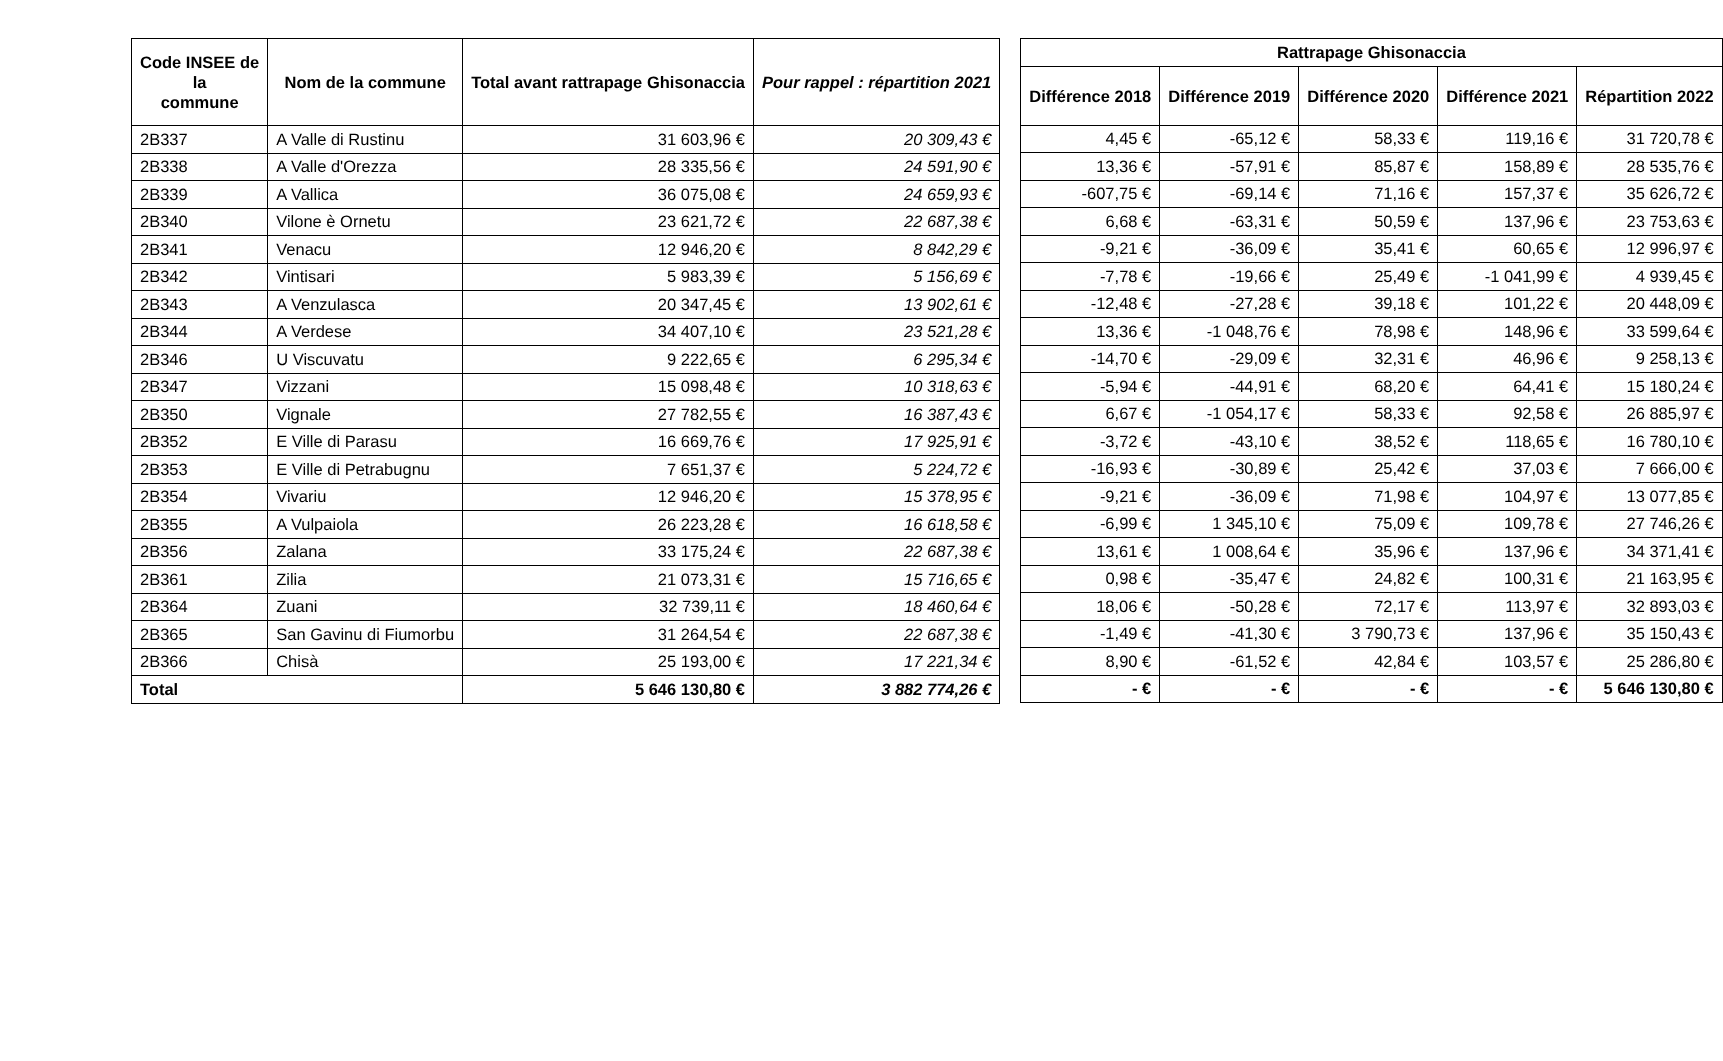| Code INSEE de la commune | Nom de la commune | Total avant rattrapage Ghisonaccia | Pour rappel : répartition 2021 |
| --- | --- | --- | --- |
| 2B337 | A Valle di Rustinu | 31 603,96 € | 20 309,43 € |
| 2B338 | A Valle d'Orezza | 28 335,56 € | 24 591,90 € |
| 2B339 | A Vallica | 36 075,08 € | 24 659,93 € |
| 2B340 | Vilone è Ornetu | 23 621,72 € | 22 687,38 € |
| 2B341 | Venacu | 12 946,20 € | 8 842,29 € |
| 2B342 | Vintisari | 5 983,39 € | 5 156,69 € |
| 2B343 | A Venzulasca | 20 347,45 € | 13 902,61 € |
| 2B344 | A Verdese | 34 407,10 € | 23 521,28 € |
| 2B346 | U Viscuvatu | 9 222,65 € | 6 295,34 € |
| 2B347 | Vizzani | 15 098,48 € | 10 318,63 € |
| 2B350 | Vignale | 27 782,55 € | 16 387,43 € |
| 2B352 | E Ville di Parasu | 16 669,76 € | 17 925,91 € |
| 2B353 | E Ville di Petrabugnu | 7 651,37 € | 5 224,72 € |
| 2B354 | Vivariu | 12 946,20 € | 15 378,95 € |
| 2B355 | A Vulpaiola | 26 223,28 € | 16 618,58 € |
| 2B356 | Zalana | 33 175,24 € | 22 687,38 € |
| 2B361 | Zilia | 21 073,31 € | 15 716,65 € |
| 2B364 | Zuani | 32 739,11 € | 18 460,64 € |
| 2B365 | San Gavinu di Fiumorbu | 31 264,54 € | 22 687,38 € |
| 2B366 | Chisà | 25 193,00 € | 17 221,34 € |
| Total | | 5 646 130,80 € | 3 882 774,26 € |
| Rattrapage Ghisonaccia | | | | |
| --- | --- | --- | --- | --- |
| Différence 2018 | Différence 2019 | Différence 2020 | Différence 2021 | Répartition 2022 |
| 4,45 € | -65,12 € | 58,33 € | 119,16 € | 31 720,78 € |
| 13,36 € | -57,91 € | 85,87 € | 158,89 € | 28 535,76 € |
| -607,75 € | -69,14 € | 71,16 € | 157,37 € | 35 626,72 € |
| 6,68 € | -63,31 € | 50,59 € | 137,96 € | 23 753,63 € |
| -9,21 € | -36,09 € | 35,41 € | 60,65 € | 12 996,97 € |
| -7,78 € | -19,66 € | 25,49 € | -1 041,99 € | 4 939,45 € |
| -12,48 € | -27,28 € | 39,18 € | 101,22 € | 20 448,09 € |
| 13,36 € | -1 048,76 € | 78,98 € | 148,96 € | 33 599,64 € |
| -14,70 € | -29,09 € | 32,31 € | 46,96 € | 9 258,13 € |
| -5,94 € | -44,91 € | 68,20 € | 64,41 € | 15 180,24 € |
| 6,67 € | -1 054,17 € | 58,33 € | 92,58 € | 26 885,97 € |
| -3,72 € | -43,10 € | 38,52 € | 118,65 € | 16 780,10 € |
| -16,93 € | -30,89 € | 25,42 € | 37,03 € | 7 666,00 € |
| -9,21 € | -36,09 € | 71,98 € | 104,97 € | 13 077,85 € |
| -6,99 € | 1 345,10 € | 75,09 € | 109,78 € | 27 746,26 € |
| 13,61 € | 1 008,64 € | 35,96 € | 137,96 € | 34 371,41 € |
| 0,98 € | -35,47 € | 24,82 € | 100,31 € | 21 163,95 € |
| 18,06 € | -50,28 € | 72,17 € | 113,97 € | 32 893,03 € |
| -1,49 € | -41,30 € | 3 790,73 € | 137,96 € | 35 150,43 € |
| 8,90 € | -61,52 € | 42,84 € | 103,57 € | 25 286,80 € |
| - € | - € | - € | - € | 5 646 130,80 € |